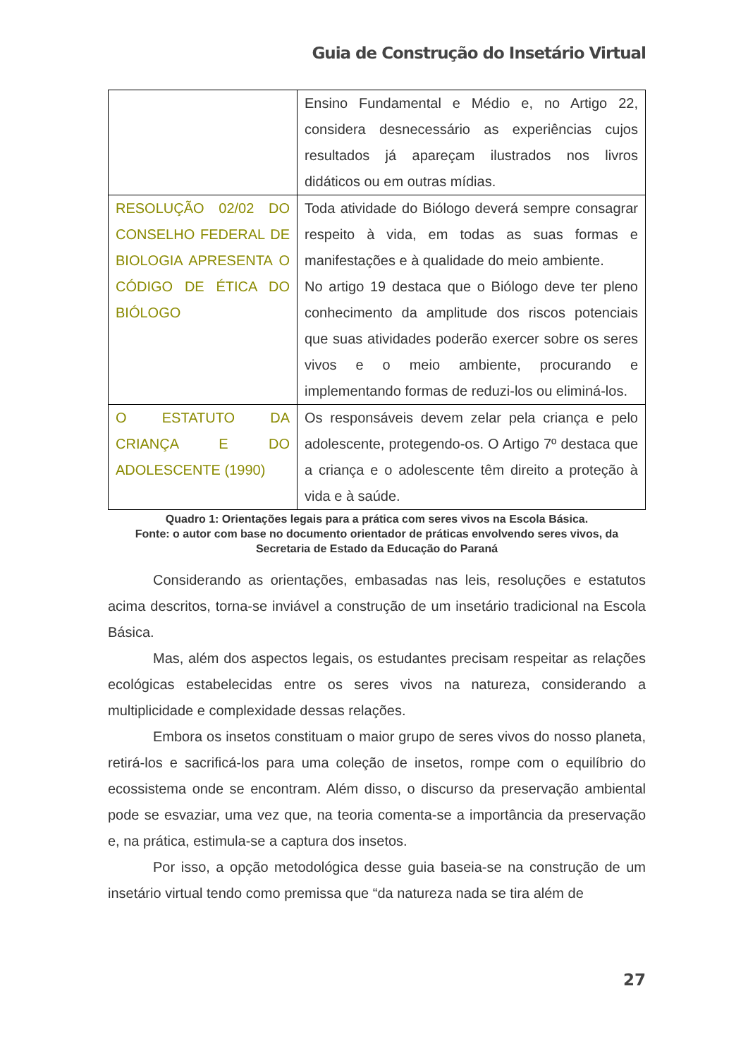Guia de Construção do Insetário Virtual
| | Ensino Fundamental e Médio e, no Artigo 22, considera desnecessário as experiências cujos resultados já apareçam ilustrados nos livros didáticos ou em outras mídias. |
| RESOLUÇÃO 02/02 DO CONSELHO FEDERAL DE BIOLOGIA APRESENTA O CÓDIGO DE ÉTICA DO BIÓLOGO | Toda atividade do Biólogo deverá sempre consagrar respeito à vida, em todas as suas formas e manifestações e à qualidade do meio ambiente. No artigo 19 destaca que o Biólogo deve ter pleno conhecimento da amplitude dos riscos potenciais que suas atividades poderão exercer sobre os seres vivos e o meio ambiente, procurando e implementando formas de reduzi-los ou eliminá-los. |
| O ESTATUTO DA CRIANÇA E DO ADOLESCENTE (1990) | Os responsáveis devem zelar pela criança e pelo adolescente, protegendo-os. O Artigo 7º destaca que a criança e o adolescente têm direito a proteção à vida e à saúde. |
Quadro 1: Orientações legais para a prática com seres vivos na Escola Básica.
Fonte: o autor com base no documento orientador de práticas envolvendo seres vivos, da Secretaria de Estado da Educação do Paraná
Considerando as orientações, embasadas nas leis, resoluções e estatutos acima descritos, torna-se inviável a construção de um insetário tradicional na Escola Básica.
Mas, além dos aspectos legais, os estudantes precisam respeitar as relações ecológicas estabelecidas entre os seres vivos na natureza, considerando a multiplicidade e complexidade dessas relações.
Embora os insetos constituam o maior grupo de seres vivos do nosso planeta, retirá-los e sacrificá-los para uma coleção de insetos, rompe com o equilíbrio do ecossistema onde se encontram. Além disso, o discurso da preservação ambiental pode se esvaziar, uma vez que, na teoria comenta-se a importância da preservação e, na prática, estimula-se a captura dos insetos.
Por isso, a opção metodológica desse guia baseia-se na construção de um insetário virtual tendo como premissa que “da natureza nada se tira além de
27